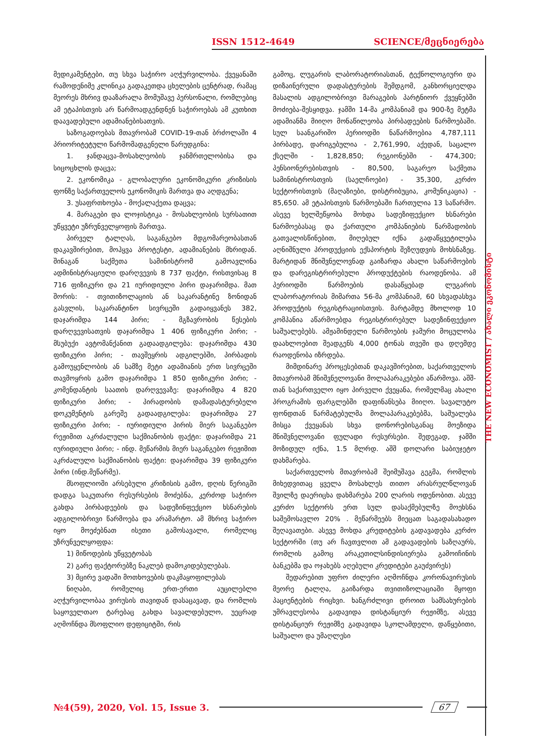ISSN 1512-4649 SCIENCE/მეცნიერება
THE NEW ECONOMIST / ახალი ეკონომისტი
მედიკამენტები, თუ სხვა საჭირო აღჭურვილობა. ქვეყანაში რამოდენიმე კლინიკა გადაკეთდა ცხელების ცენტრად, რამაც მეორეს მხრივ დააზარალა მომუშავე პერსონალი, რომლებიც ამ ეტაპისთვის არ წარმოადგენდნენ საჭიროებას ამ კუთხით დაავადებული ადამიანებისათვის.
საზოგადოებას მთავრობამ COVID-19-თან ბრძოლაში 4 პრიორიტეტული წარმომადგენელი წარუდგინა:
1. ჯანდაცვა-მოსახლეობის ჯანმრთელობისა და სიცოცხლის დაცვა;
2. ეკონომიკა - გლობალური ეკონომიკური კრიზისის ფონზე საქართველოს ეკონომიკის მართვა და აღდგენა;
3. უსაფრთხოება - მოქალაქეთა დაცვა;
4. მარაგები და ლოჯისტიკა - მოსახლეობის სურსათით უწყვეტი უზრუნველყოფის მართვა.
პირველ ტალღას, საგანგებო მდგომარეობასთან დაკავშირებით, მოჰყვა პროტესტი, ადამიანების მხრიდან. შინაგან საქმეთა სამინისტრომ გამოავლინა ადმინისტრაციული დარღვევის 8 737 ფაქტი, რისთვისაც 8 716 ფიზიკური და 21 იურიდიული პირი დაჯარიმდა. მათ შორის: - თვითიზოლაციის ან საკარანტინე ზონიდან გასვლის, საკარანტინო სივრცეში გადაიყვანეს 382, დაჯარიმდა 144 პირი; - მგზავრობის წესების დარღვევისათვის დაჯარიმდა 1 406 ფიზიკური პირი; - მსუბუქი ავტომანქანით გადაადგილება: დაჯარიმდა 430 ფიზიკური პირი; - თავშეყრის ადგილებში, პირბადის გამოუყენლობის ან სამზე მეტი ადამიანის ერთ სივრცეში თავმოყრის გამო დაჯარიმდა 1 850 ფიზიკური პირი; - კომენდანტის საათის დარღვევაზე: დაჯარიმდა 4 820 ფიზიკური პირი; - პირადობის დამადასტურებელი დოკუმენტის გარეშე გადაადგილება: დაჯარიმდა 27 ფიზიკური პირი; - იურიდიული პირის მიერ საგანგებო რეჟიმით აკრძალული საქმიანობის ფაქტი: დაჯარიმდა 21 იურიდიული პირი; - ინდ. მეწარმის მიერ საგანგებო რეჟიმით აკრძალული საქმიანობის ფაქტი: დაჯარიმდა 39 ფიზიკური პირი (ინდ.მეწარმე).
მსოფლიოში არსებული კრიზისის გამო, დღის წერიგში დადგა საკუთარი რესურსების მოძებნა, კერძოდ საჭირო გახდა პირბადეების და სადეზინფექციო ხსნარების ადგილობრივი წარმოება და არამარტო. ამ მხრივ საჭირო იყო მოეძებნათ ისეთი გამოსავალი, რომელიც უზრუნველყოფდა:
1) მიწოდების უწყვეტობას
2) გარე ფაქტორებზე ნაკლებ დამოკიდებულებას.
3) მცირე ვადაში მოთხოვების დაკმაყოფილებას
ნიღაბი, რომელიც ერთ-ერთი აუცილებლი აღჭურვილობაა ვირუსის თავიდან დასაცავად, და რომლის საყოველთაო ტარებაც გახდა სავალდებულო, უეცრად აღმოჩნდა მსოფლიო დეფიციტში, რის
გამოც, ლუგარის ლაბორატორიასთან, ტექნოლოგიური და დიზაინერული დადასტურების შემდგომ, განხორციელდა მასალის ადგილობრივი მარაგების პარტნიორ ქვეყნებში მოძიება-შესყიდვა. ჯამში 14-მა კომპანიამ და 900-ზე მეტმა ადამიანმა მიიღო მონაწილეობა პირბადეების წარმოებაში. სულ საანგარიშო პერიოდში ნაწარმოებია 4,787,111 პირბადე, დარიგებულია - 2,761,990, აქედან, საცალო ქსელში - 1,828,850; რეგიონებში - 474,300; პენსიონერებისთვის - 80,500, საგარეო საქმეთა სამინისტროსთვის (საელჩოები) - 35,300, კერძო სექტორისთვის (მაღაზიები, დისტრიბუცია, კომუნიკაცია) - 85,650. ამ ეტაპისთვის წარმოებაში ჩართულია 13 საწარმო. ასევე ხელშეწყობა მოხდა სადეზიფექციო ხსნარები წარმოებასაც და ქართული კომპანიების წარმადობის გათვალისწინებით, მიღებულ იქნა გადაწყვეტილება აღნიშნული პროდუქციის ექსპორტის შეზღუდვის მოხსნაზეც. მარტიდან მნიშვნელოვნად გაიზარდა ახალი საწარმოების და დარეგისტრირებული პროდუქტების რაოდენობა. ამ პერიოდში წარმოების დასაწყებად ლუგარის ლაბორატორიას მიმართა 56-მა კომპანიამ, 60 სხვადასხვა პროდუქტის რეგისტრაციისთვის. მარტამდე მხოლოდ 10 კომპანია აწარმოებდა რეგისტრირებულ სადეზინფექციო საშუალებებს. ამჟამინდელი წარმოების ჯამური მოცულობა დაახლოებით შეადგენს 4,000 ტონას თვეში და დღემდე რაოდენობა იზრდება.
მიმდინარე პროცესებთან დაკავშირებით, საქართველოს მთავრობამ მნიშვნელოვანი მოლაპარაკებები აწარმოვა. აშშ-თან საქართველო იყო პირველი ქვეყანა, რომელმაც ახალი პროგრამის ფარგლებში დაფინანსება მიიღო. სავალუტო ფონდთან წარმატებულმა მოლაპარაკებებმა, საშუალება მისცა ქვეყანას სხვა დონორებისგანაც მოეზიდა მნიშვნელოვანი ფულადი რესურსები. შედეგად, ჯამში მოზიდულ იქნა, 1.5 მლრდ. აშშ დოლარი საბიუჯეტო დახმარება.
საქართველოს მთავრობამ შეიმუშავა გეგმა, რომლის მიხედვითაც ყველა მოსახლეს თითო არასრულწლოვან შვილზე დაერიცხა დახმარება 200 ლარის ოდენობით. ასევე კერძო სექტორს ერთ სულ დასაქმებულზე მოეხსნა საშემოსავლო 20% . მეწარმეებს მიეცათ საგადასახადო შეღავათები. ასევე მოხდა კრედიტების გადავადება კერძო სექტორში (თუ არ ჩავთვლით ამ გადავადების საზღაურს, რომლის გამოც არაკეთილსინდისიერება გამოიჩინის ბანკებმა და ოჯახებს აღებული კრედიტები გაუძვირეს)
შედარებით უფრო ძილერი აღმოჩნდა კორონავირუსის მეორე ტალღა, გაიზარდა თვითიზოლაციაში მყოფი პაციენტების რიცხვი. ხანგრძლივი დროით სამსახურების უმრავლესობა გადავიდა დისტანციურ რეჟიმზე, ასევე დისტანციურ რეჟიმზე გადავიდა სკოლამდელი, დაწყებითი, საშუალო და უმაღლესი
№4(59), 2020, Vol. 15, Issue 3. 67